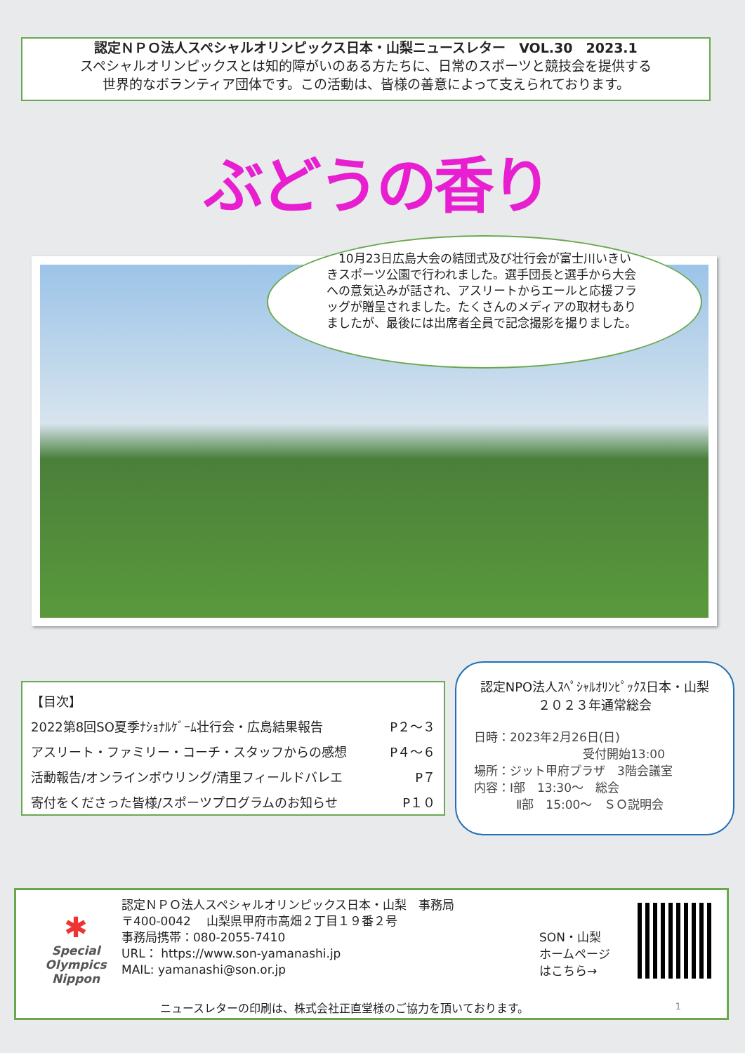認定ＮＰＯ法人スペシャルオリンピックス日本・山梨ニュースレター　VOL.30　2023.1
スペシャルオリンピックスとは知的障がいのある方たちに、日常のスポーツと競技会を提供する
世界的なボランティア団体です。この活動は、皆様の善意によって支えられております。
ぶどうの香り
　10月23日広島大会の結団式及び壮行会が富士川いきいきスポーツ公園で行われました。選手団長と選手から大会への意気込みが話され、アスリートからエールと応援フラッグが贈呈されました。たくさんのメディアの取材もありましたが、最後には出席者全員で記念撮影を撮りました。
【目次】
2022第8回SO夏季ﾅｼｮﾅﾙｹﾞｰﾑ壮行会・広島結果報告 P２～３
アスリート・ファミリー・コーチ・スタッフからの感想 P４～６
活動報告/オンラインボウリング/清里フィールドバレエ P７
寄付をくださった皆様/スポーツプログラムのお知らせ P１０
認定NPO法人ｽﾍﾟｼｬﾙｵﾘﾝﾋﾟｯｸｽ日本・山梨
２０２３年通常総会
日時：2023年2月26日(日)
受付開始13:00
場所：ジット甲府プラザ　3階会議室
内容：Ⅰ部　13:30～　総会
Ⅱ部　15:00～　ＳＯ説明会
✱
Special
Olympics
Nippon
認定ＮＰＯ法人スペシャルオリンピックス日本・山梨　事務局
〒400-0042　 山梨県甲府市高畑２丁目１９番２号
事務局携帯：080-2055-7410
URL： https://www.son-yamanashi.jp
MAIL: yamanashi@son.or.jp
SON・山梨
ホームページ
はこちら→
ニュースレターの印刷は、株式会社正直堂様のご協力を頂いております。
1